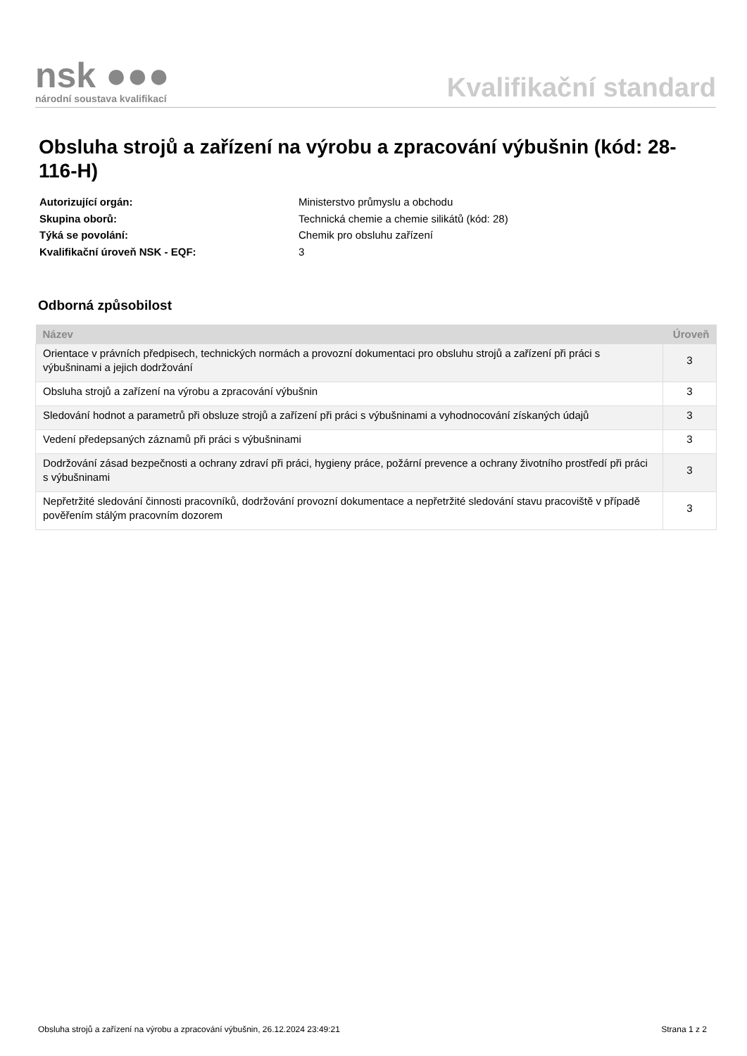nsk ●●●
národní soustava kvalifikací
Kvalifikační standard
Obsluha strojů a zařízení na výrobu a zpracování výbušnin (kód: 28-116-H)
| Autorizující orgán: | Ministerstvo průmyslu a obchodu |
| Skupina oborů: | Technická chemie a chemie silikátů (kód: 28) |
| Týká se povolání: | Chemik pro obsluhu zařízení |
| Kvalifikační úroveň NSK - EQF: | 3 |
Odborná způsobilost
| Název | Úroveň |
| --- | --- |
| Orientace v právních předpisech, technických normách a provozní dokumentaci pro obsluhu strojů a zařízení při práci s výbušninami a jejich dodržování | 3 |
| Obsluha strojů a zařízení na výrobu a zpracování výbušnin | 3 |
| Sledování hodnot a parametrů při obsluze strojů a zařízení při práci s výbušninami a vyhodnocování získaných údajů | 3 |
| Vedení předepsaných záznamů při práci s výbušninami | 3 |
| Dodržování zásad bezpečnosti a ochrany zdraví při práci, hygieny práce, požární prevence a ochrany životního prostředí při práci s výbušninami | 3 |
| Nepřetržité sledování činnosti pracovníků, dodržování provozní dokumentace a nepřetržité sledování stavu pracoviště v případě pověřením stálým pracovním dozorem | 3 |
Obsluha strojů a zařízení na výrobu a zpracování výbušnin, 26.12.2024 23:49:21 Strana 1 z 2